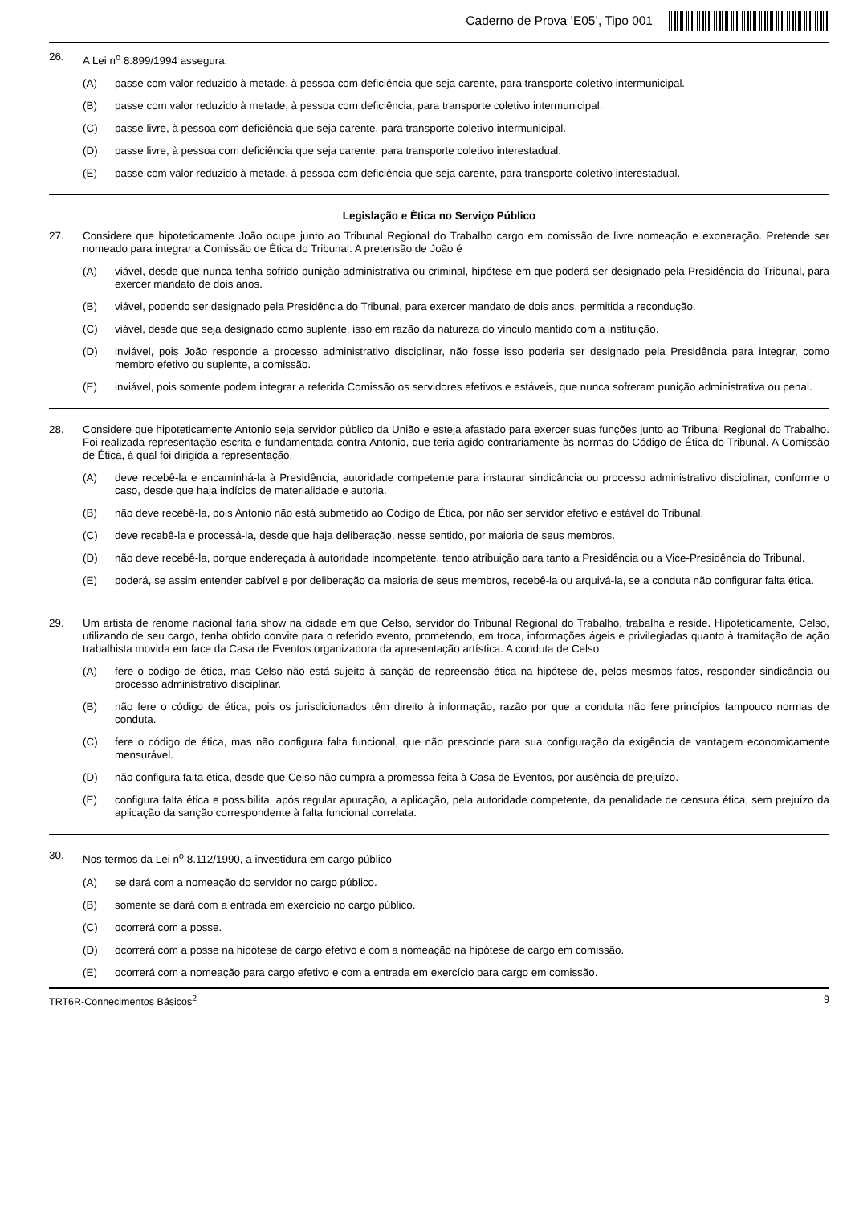Caderno de Prova ’E05’, Tipo 001
26.
A Lei n<sup>o</sup> 8.899/1994 assegura:
(A) passe com valor reduzido à metade, à pessoa com deficiência que seja carente, para transporte coletivo intermunicipal.
(B) passe com valor reduzido à metade, à pessoa com deficiência, para transporte coletivo intermunicipal.
(C) passe livre, à pessoa com deficiência que seja carente, para transporte coletivo intermunicipal.
(D) passe livre, à pessoa com deficiência que seja carente, para transporte coletivo interestadual.
(E) passe com valor reduzido à metade, à pessoa com deficiência que seja carente, para transporte coletivo interestadual.
Legislação e Ética no Serviço Público
27.
Considere que hipoteticamente João ocupe junto ao Tribunal Regional do Trabalho cargo em comissão de livre nomeação e exoneração. Pretende ser nomeado para integrar a Comissão de Ética do Tribunal. A pretensão de João é
(A) viável, desde que nunca tenha sofrido punição administrativa ou criminal, hipótese em que poderá ser designado pela Presidência do Tribunal, para exercer mandato de dois anos.
(B) viável, podendo ser designado pela Presidência do Tribunal, para exercer mandato de dois anos, permitida a recondução.
(C) viável, desde que seja designado como suplente, isso em razão da natureza do vínculo mantido com a instituição.
(D) inviável, pois João responde a processo administrativo disciplinar, não fosse isso poderia ser designado pela Presidência para integrar, como membro efetivo ou suplente, a comissão.
(E) inviável, pois somente podem integrar a referida Comissão os servidores efetivos e estáveis, que nunca sofreram punição administrativa ou penal.
28.
Considere que hipoteticamente Antonio seja servidor público da União e esteja afastado para exercer suas funções junto ao Tribunal Regional do Trabalho. Foi realizada representação escrita e fundamentada contra Antonio, que teria agido contrariamente às normas do Código de Ética do Tribunal. A Comissão de Ética, à qual foi dirigida a representação,
(A) deve recebê-la e encaminhá-la à Presidência, autoridade competente para instaurar sindicância ou processo administrativo disciplinar, conforme o caso, desde que haja indícios de materialidade e autoria.
(B) não deve recebê-la, pois Antonio não está submetido ao Código de Ética, por não ser servidor efetivo e estável do Tribunal.
(C) deve recebê-la e processá-la, desde que haja deliberação, nesse sentido, por maioria de seus membros.
(D) não deve recebê-la, porque endereçada à autoridade incompetente, tendo atribuição para tanto a Presidência ou a Vice-Presidência do Tribunal.
(E) poderá, se assim entender cabível e por deliberação da maioria de seus membros, recebê-la ou arquivá-la, se a conduta não configurar falta ética.
29.
Um artista de renome nacional faria show na cidade em que Celso, servidor do Tribunal Regional do Trabalho, trabalha e reside. Hipoteticamente, Celso, utilizando de seu cargo, tenha obtido convite para o referido evento, prometendo, em troca, informações ágeis e privilegiadas quanto à tramitação de ação trabalhista movida em face da Casa de Eventos organizadora da apresentação artística. A conduta de Celso
(A) fere o código de ética, mas Celso não está sujeito à sanção de repreensão ética na hipótese de, pelos mesmos fatos, responder sindicância ou processo administrativo disciplinar.
(B) não fere o código de ética, pois os jurisdicionados têm direito à informação, razão por que a conduta não fere princípios tampouco normas de conduta.
(C) fere o código de ética, mas não configura falta funcional, que não prescinde para sua configuração da exigência de vantagem economicamente mensurável.
(D) não configura falta ética, desde que Celso não cumpra a promessa feita à Casa de Eventos, por ausência de prejuízo.
(E) configura falta ética e possibilita, após regular apuração, a aplicação, pela autoridade competente, da penalidade de censura ética, sem prejuízo da aplicação da sanção correspondente à falta funcional correlata.
30.
Nos termos da Lei n<sup>o</sup> 8.112/1990, a investidura em cargo público
(A) se dará com a nomeação do servidor no cargo público.
(B) somente se dará com a entrada em exercício no cargo público.
(C) ocorrerá com a posse.
(D) ocorrerá com a posse na hipótese de cargo efetivo e com a nomeação na hipótese de cargo em comissão.
(E) ocorrerá com a nomeação para cargo efetivo e com a entrada em exercício para cargo em comissão.
TRT6R-Conhecimentos Básicos<sup>2</sup> 9